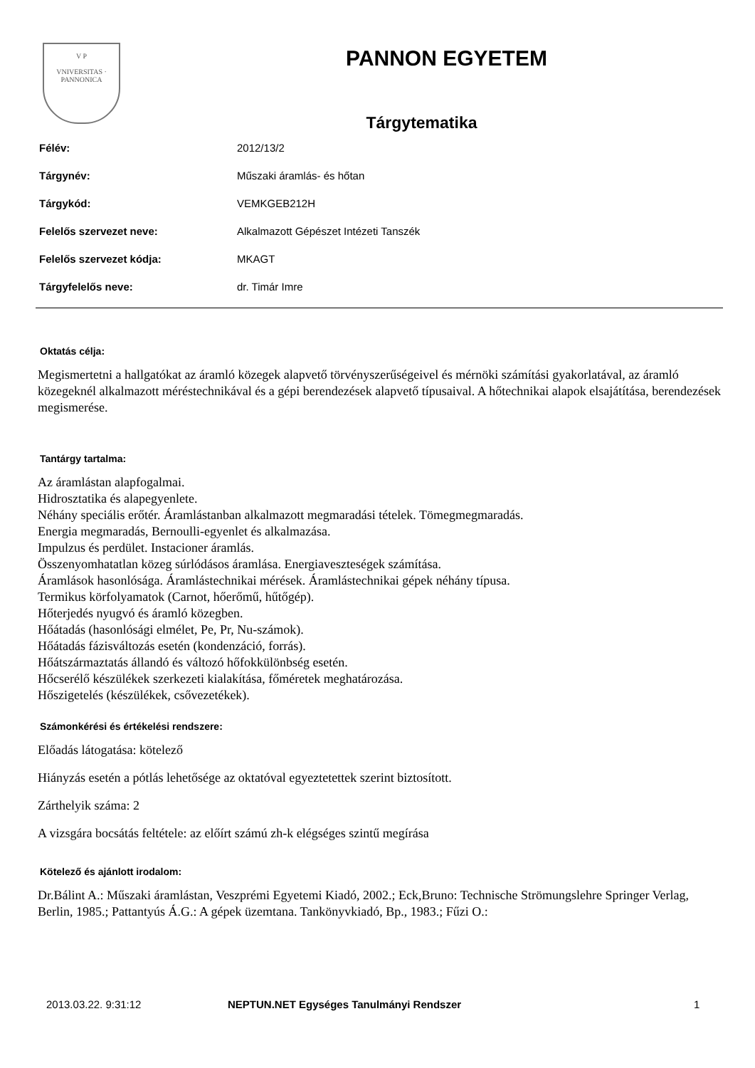V P
VNIVERSITAS · PANNONICA
PANNON EGYETEM
Tárgytematika
| Félév: | 2012/13/2 |
| Tárgynév: | Műszaki áramlás- és hőtan |
| Tárgykód: | VEMKGEB212H |
| Felelős szervezet neve: | Alkalmazott Gépészet Intézeti Tanszék |
| Felelős szervezet kódja: | MKAGT |
| Tárgyfelelős neve: | dr. Timár Imre |
Oktatás célja:
Megismertetni a hallgatókat az áramló közegek alapvető törvényszerűségeivel és mérnöki számítási gyakorlatával, az áramló közegeknél alkalmazott méréstechnikával és a gépi berendezések alapvető típusaival. A hőtechnikai alapok elsajátítása, berendezések megismerése.
Tantárgy tartalma:
Az áramlástan alapfogalmai.
Hidrosztatika és alapegyenlete.
Néhány speciális erőtér. Áramlástanban alkalmazott megmaradási tételek. Tömegmegmaradás.
Energia megmaradás, Bernoulli-egyenlet és alkalmazása.
Impulzus és perdület. Instacioner áramlás.
Összenyomhatatlan közeg súrlódásos áramlása. Energiaveszteségek számítása.
Áramlások hasonlósága. Áramlástechnikai mérések. Áramlástechnikai gépek néhány típusa.
Termikus körfolyamatok (Carnot, hőerőmű, hűtőgép).
Hőterjedés nyugvó és áramló közegben.
Hőátadás (hasonlósági elmélet, Pe, Pr, Nu-számok).
Hőátadás fázisváltozás esetén (kondenzáció, forrás).
Hőátszármaztatás állandó és változó hőfokkülönbség esetén.
Hőcserélő készülékek szerkezeti kialakítása, főméretek meghatározása.
Hőszigetelés (készülékek, csővezetékek).
Számonkérési és értékelési rendszere:
Előadás látogatása: kötelező
Hiányzás esetén a pótlás lehetősége az oktatóval egyeztetettek szerint biztosított.
Zárthelyik száma: 2
A vizsgára bocsátás feltétele: az előírt számú zh-k elégséges szintű megírása
Kötelező és ajánlott irodalom:
Dr.Bálint A.: Műszaki áramlástan, Veszprémi Egyetemi Kiadó, 2002.; Eck,Bruno: Technische Strömungslehre Springer Verlag, Berlin, 1985.; Pattantyús Á.G.: A gépek üzemtana. Tankönyvkiadó, Bp., 1983.; Fűzi O.:
2013.03.22. 9:31:12 NEPTUN.NET Egységes Tanulmányi Rendszer 1